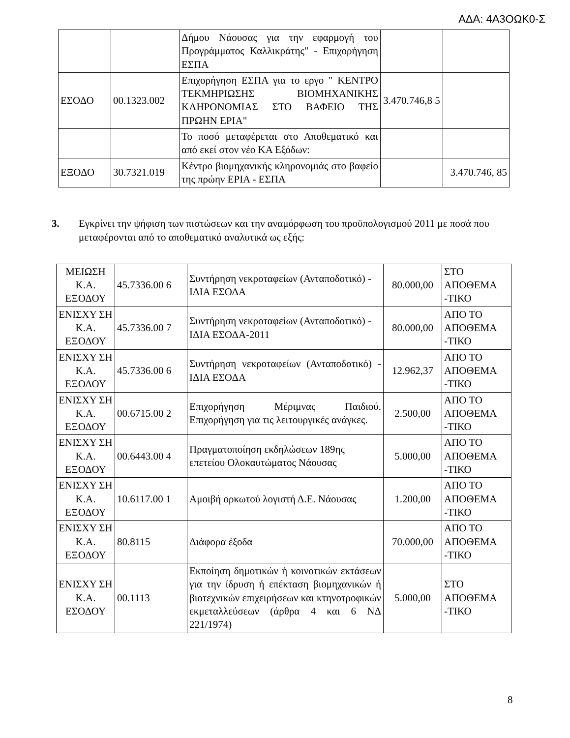ΑΔΑ: 4Α3ΟΩΚ0-Σ
| | | Δήμου Νάουσας για την εφαρμογή του Προγράμματος Καλλικράτης" - Επιχορήγηση ΕΣΠΑ | | |
| ΕΣΟΔΟ | 00.1323.002 | Επιχορήγηση ΕΣΠΑ για το εργο " ΚΕΝΤΡΟ ΤΕΚΜΗΡΙΩΣΗΣ ΒΙΟΜΗΧΑΝΙΚΗΣ ΚΛΗΡΟΝΟΜΙΑΣ ΣΤΟ ΒΑΦΕΙΟ ΤΗΣ ΠΡΩΗΝ ΕΡΙΑ" | 3.470.746,8 5 | |
| | | Το ποσό μεταφέρεται στο Αποθεματικό και από εκεί στον νέο ΚΑ Εξόδων: | | |
| ΕΞΟΔΟ | 30.7321.019 | Κέντρο βιομηχανικής κληρονομιάς στο βαφείο της πρώην ΕΡΙΑ - ΕΣΠΑ | | 3.470.746, 85 |
3. Εγκρίνει την ψήφιση των πιστώσεων και την αναμόρφωση του προϋπολογισμού 2011 με ποσά που μεταφέρονται από το αποθεματικό αναλυτικά ως εξής:
| ΜΕΙΩΣΗ Κ.Α. ΕΞΟΔΟΥ | 45.7336.00 6 | Συντήρηση νεκροταφείων (Ανταποδοτικό) - ΙΔΙΑ ΕΣΟΔΑ | 80.000,00 | ΣΤΟ ΑΠΟΘΕΜΑ -ΤΙΚΟ |
| ΕΝΙΣΧΥ ΣΗ Κ.Α. ΕΞΟΔΟΥ | 45.7336.00 7 | Συντήρηση νεκροταφείων (Ανταποδοτικό) - ΙΔΙΑ ΕΣΟΔΑ-2011 | 80.000,00 | ΑΠΟ ΤΟ ΑΠΟΘΕΜΑ -ΤΙΚΟ |
| ΕΝΙΣΧΥ ΣΗ Κ.Α. ΕΞΟΔΟΥ | 45.7336.00 6 | Συντήρηση νεκροταφείων (Ανταποδοτικό) - ΙΔΙΑ ΕΣΟΔΑ | 12.962,37 | ΑΠΟ ΤΟ ΑΠΟΘΕΜΑ -ΤΙΚΟ |
| ΕΝΙΣΧΥ ΣΗ Κ.Α. ΕΞΟΔΟΥ | 00.6715.00 2 | Επιχορήγηση Μέριμνας Παιδιού. Επιχορήγηση για τις λειτουργικές ανάγκες. | 2.500,00 | ΑΠΟ ΤΟ ΑΠΟΘΕΜΑ -ΤΙΚΟ |
| ΕΝΙΣΧΥ ΣΗ Κ.Α. ΕΞΟΔΟΥ | 00.6443.00 4 | Πραγματοποίηση εκδηλώσεων 189ης επετείου Ολοκαυτώματος Νάουσας | 5.000,00 | ΑΠΟ ΤΟ ΑΠΟΘΕΜΑ -ΤΙΚΟ |
| ΕΝΙΣΧΥ ΣΗ Κ.Α. ΕΞΟΔΟΥ | 10.6117.00 1 | Αμοιβή ορκωτού λογιστή Δ.Ε. Νάουσας | 1.200,00 | ΑΠΟ ΤΟ ΑΠΟΘΕΜΑ -ΤΙΚΟ |
| ΕΝΙΣΧΥ ΣΗ Κ.Α. ΕΞΟΔΟΥ | 80.8115 | Διάφορα έξοδα | 70.000,00 | ΑΠΟ ΤΟ ΑΠΟΘΕΜΑ -ΤΙΚΟ |
| ΕΝΙΣΧΥ ΣΗ Κ.Α. ΕΣΟΔΟΥ | 00.1113 | Εκποίηση δημοτικών ή κοινοτικών εκτάσεων για την ίδρυση ή επέκταση βιομηχανικών ή βιοτεχνικών επιχειρήσεων και κτηνοτροφικών εκμεταλλεύσεων (άρθρα 4 και 6 ΝΔ 221/1974) | 5.000,00 | ΣΤΟ ΑΠΟΘΕΜΑ -ΤΙΚΟ |
8